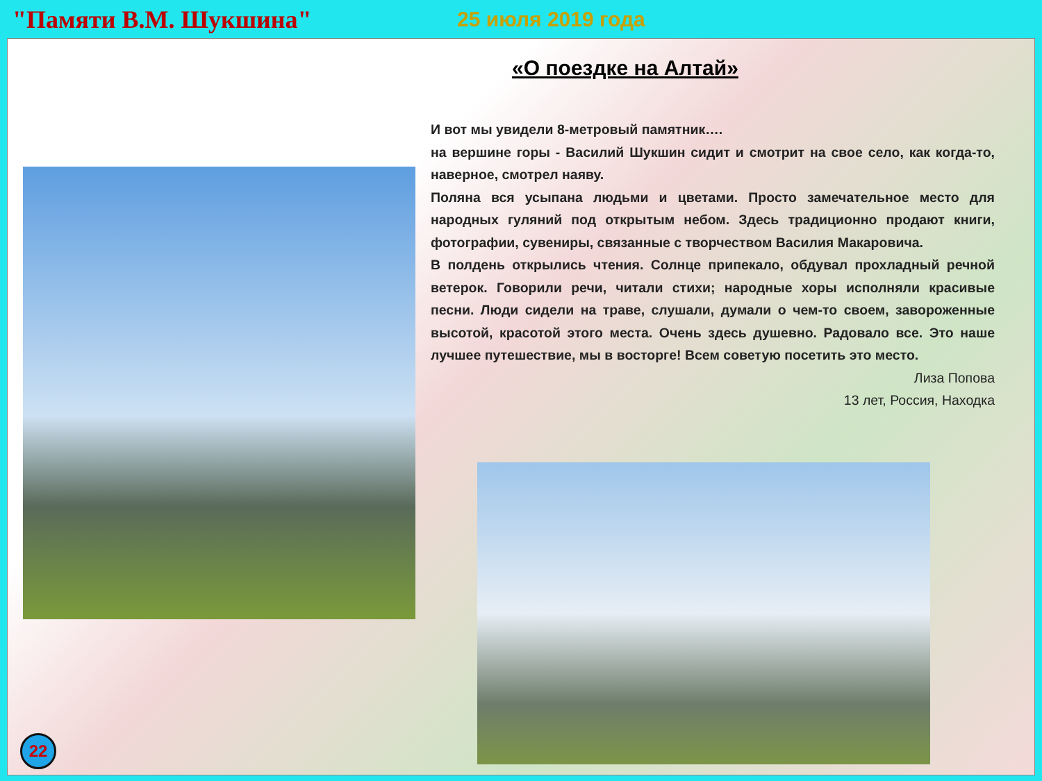"Памяти В.М. Шукшина"
25 июля 2019 года
«О поездке на Алтай»
И вот мы увидели 8-метровый памятник….
на вершине горы - Василий Шукшин сидит и смотрит на свое село, как когда-то, наверное, смотрел наяву.
Поляна вся усыпана людьми и цветами. Просто замечательное место для народных гуляний под открытым небом. Здесь традиционно продают книги, фотографии, сувениры, связанные с творчеством Василия Макаровича.
В полдень открылись чтения. Солнце припекало, обдувал прохладный речной ветерок. Говорили речи, читали стихи; народные хоры исполняли красивые песни. Люди сидели на траве, слушали, думали о чем-то своем, завороженные высотой, красотой этого места. Очень здесь душевно. Радовало все. Это наше лучшее путешествие, мы в восторге! Всем советую посетить это место.
Лиза Попова
13 лет, Россия, Находка
22